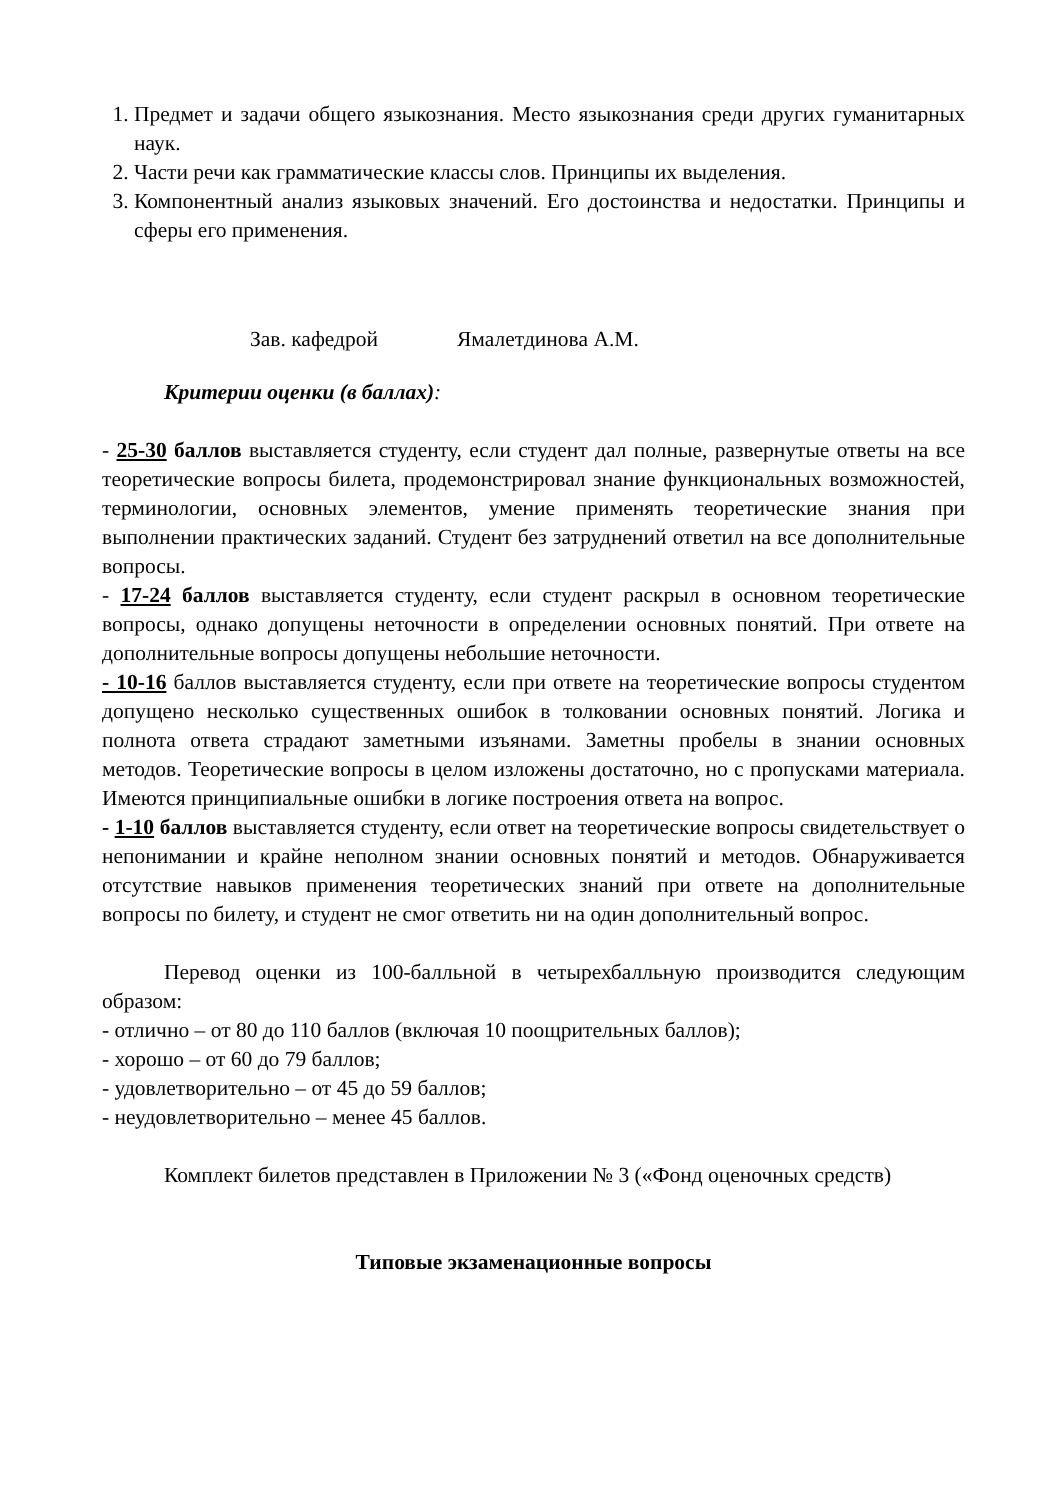1. Предмет и задачи общего языкознания. Место языкознания среди других гуманитарных наук.
2. Части речи как грамматические классы слов. Принципы их выделения.
3. Компонентный анализ языковых значений. Его достоинства и недостатки. Принципы и сферы его применения.
Зав. кафедрой Ямалетдинова А.М.
Критерии оценки (в баллах):
- 25-30 баллов выставляется студенту, если студент дал полные, развернутые ответы на все теоретические вопросы билета, продемонстрировал знание функциональных возможностей, терминологии, основных элементов, умение применять теоретические знания при выполнении практических заданий. Студент без затруднений ответил на все дополнительные вопросы.
- 17-24 баллов выставляется студенту, если студент раскрыл в основном теоретические вопросы, однако допущены неточности в определении основных понятий. При ответе на дополнительные вопросы допущены небольшие неточности.
- 10-16 баллов выставляется студенту, если при ответе на теоретические вопросы студентом допущено несколько существенных ошибок в толковании основных понятий. Логика и полнота ответа страдают заметными изъянами. Заметны пробелы в знании основных методов. Теоретические вопросы в целом изложены достаточно, но с пропусками материала. Имеются принципиальные ошибки в логике построения ответа на вопрос.
- 1-10 баллов выставляется студенту, если ответ на теоретические вопросы свидетельствует о непонимании и крайне неполном знании основных понятий и методов. Обнаруживается отсутствие навыков применения теоретических знаний при ответе на дополнительные вопросы по билету, и студент не смог ответить ни на один дополнительный вопрос.
Перевод оценки из 100-балльной в четырехбалльную производится следующим образом:
- отлично – от 80 до 110 баллов (включая 10 поощрительных баллов);
- хорошо – от 60 до 79 баллов;
- удовлетворительно – от 45 до 59 баллов;
- неудовлетворительно – менее 45 баллов.
Комплект билетов представлен в Приложении № 3 («Фонд оценочных средств)
Типовые экзаменационные вопросы